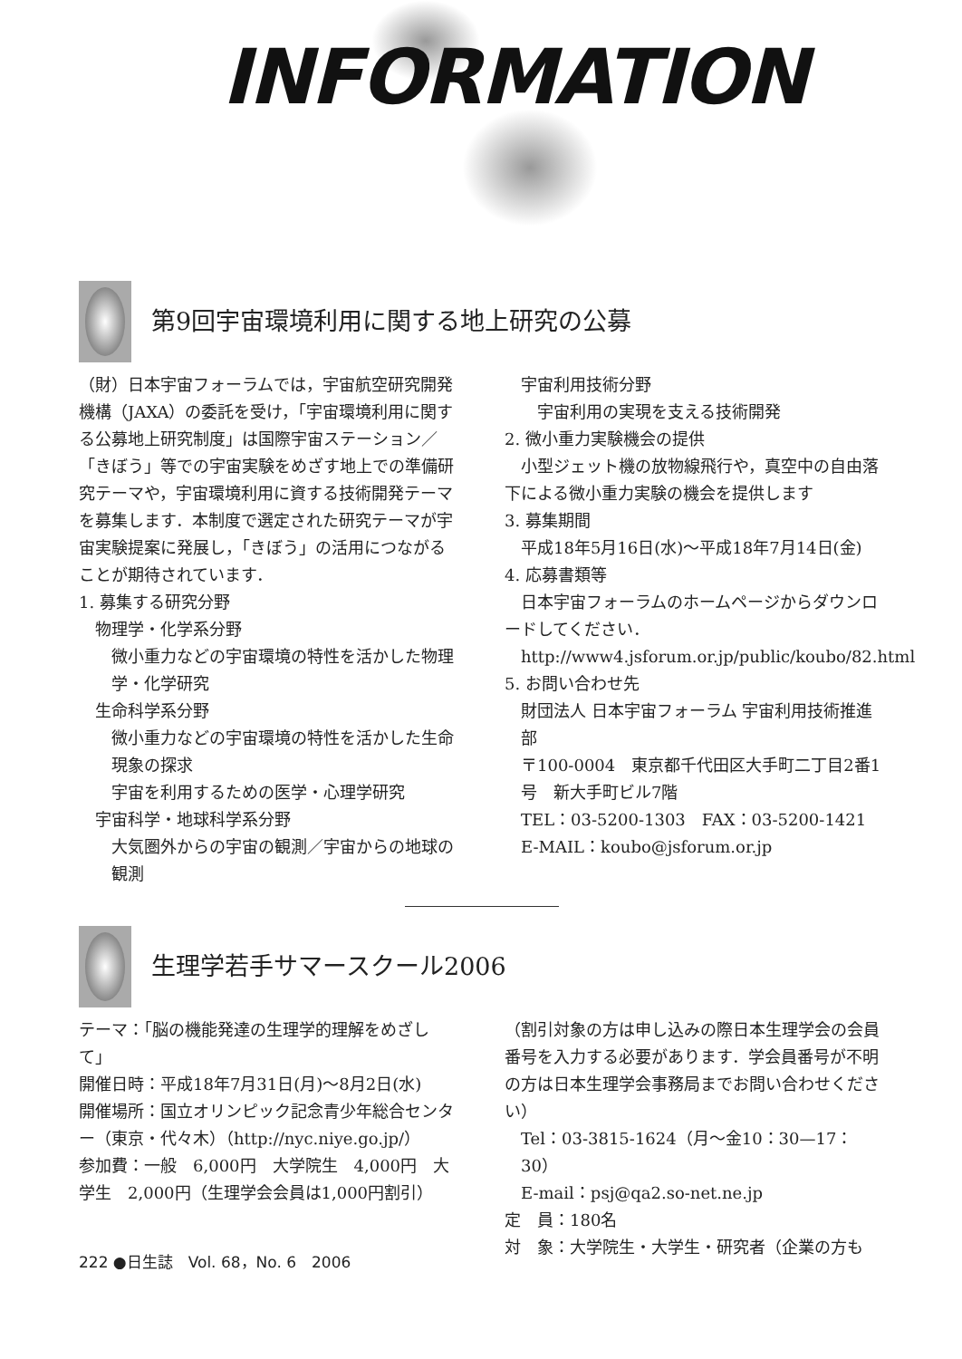INFORMATION
第9回宇宙環境利用に関する地上研究の公募
（財）日本宇宙フォーラムでは，宇宙航空研究開発機構（JAXA）の委託を受け，「宇宙環境利用に関する公募地上研究制度」は国際宇宙ステーション／「きぼう」等での宇宙実験をめざす地上での準備研究テーマや，宇宙環境利用に資する技術開発テーマを募集します．本制度で選定された研究テーマが宇宙実験提案に発展し，「きぼう」の活用につながることが期待されています．
1. 募集する研究分野
物理学・化学系分野
微小重力などの宇宙環境の特性を活かした物理学・化学研究
生命科学系分野
微小重力などの宇宙環境の特性を活かした生命現象の探求
宇宙を利用するための医学・心理学研究
宇宙科学・地球科学系分野
大気圏外からの宇宙の観測／宇宙からの地球の観測
宇宙利用技術分野
宇宙利用の実現を支える技術開発
2. 微小重力実験機会の提供
　小型ジェット機の放物線飛行や，真空中の自由落下による微小重力実験の機会を提供します
3. 募集期間
平成18年5月16日(水)～平成18年7月14日(金)
4. 応募書類等
　日本宇宙フォーラムのホームページからダウンロードしてください．
http://www4.jsforum.or.jp/public/koubo/82.html
5. お問い合わせ先
財団法人 日本宇宙フォーラム 宇宙利用技術推進部
〒100-0004　東京都千代田区大手町二丁目2番1号　新大手町ビル7階
TEL：03-5200-1303　FAX：03-5200-1421
E-MAIL：koubo@jsforum.or.jp
生理学若手サマースクール2006
テーマ：「脳の機能発達の生理学的理解をめざして」
開催日時：平成18年7月31日(月)～8月2日(水)
開催場所：国立オリンピック記念青少年総合センター（東京・代々木）（http://nyc.niye.go.jp/）
参加費：一般　6,000円　大学院生　4,000円　大学生　2,000円（生理学会会員は1,000円割引）
（割引対象の方は申し込みの際日本生理学会の会員番号を入力する必要があります．学会員番号が不明の方は日本生理学会事務局までお問い合わせください）
Tel：03-3815-1624（月～金10：30—17：30）
E-mail：psj@qa2.so-net.ne.jp
定　員：180名
対　象：大学院生・大学生・研究者（企業の方も
222 ●日生誌　Vol. 68，No. 6　2006